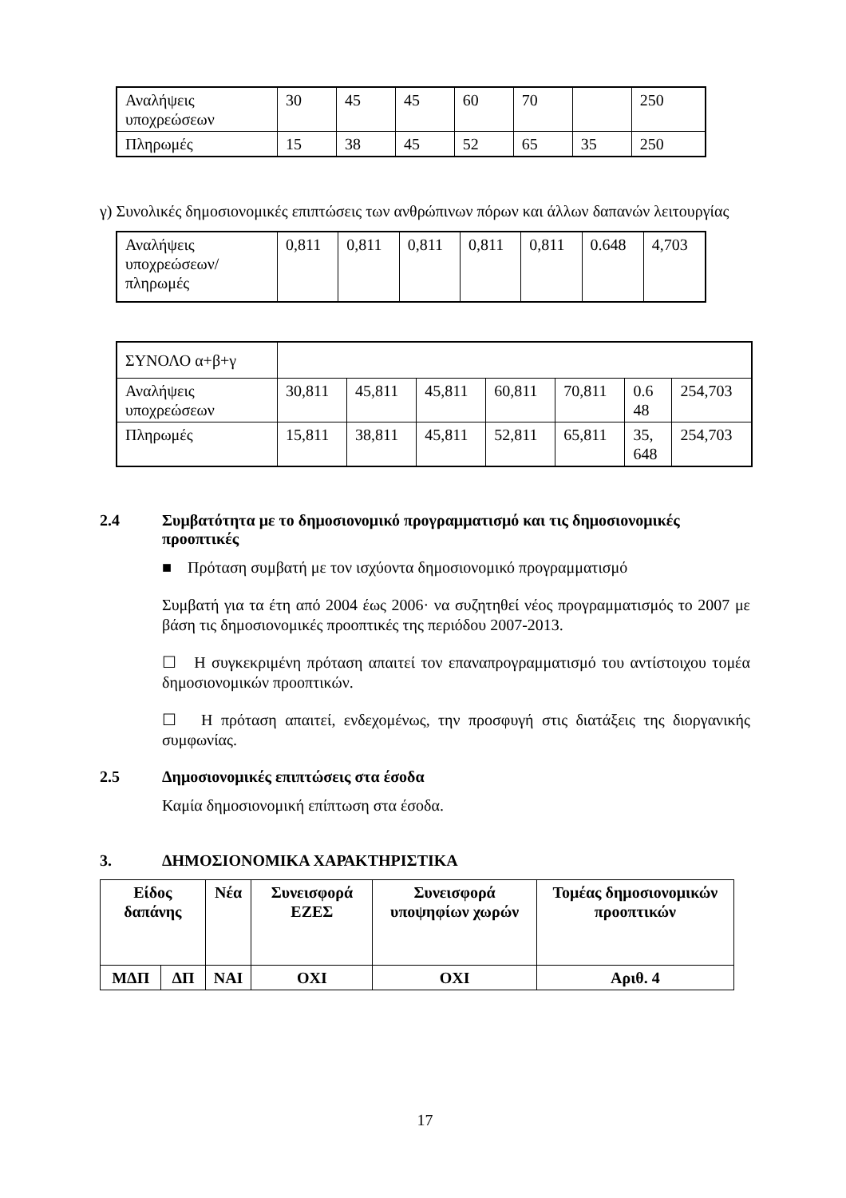| Αναλήψεις υποχρεώσεων | 30 | 45 | 45 | 60 | 70 | | 250 |
| Πληρωμές | 15 | 38 | 45 | 52 | 65 | 35 | 250 |
γ) Συνολικές δημοσιονομικές επιπτώσεις των ανθρώπινων πόρων και άλλων δαπανών λειτουργίας
| Αναλήψεις υποχρεώσεων/πληρωμές | 0,811 | 0,811 | 0,811 | 0,811 | 0,811 | 0.648 | 4,703 |
| ΣΥΝΟΛΟ α+β+γ | | | | | | | |
| Αναλήψεις υποχρεώσεων | 30,811 | 45,811 | 45,811 | 60,811 | 70,811 | 0.6 48 | 254,703 |
| Πληρωμές | 15,811 | 38,811 | 45,811 | 52,811 | 65,811 | 35, 648 | 254,703 |
2.4 Συμβατότητα με το δημοσιονομικό προγραμματισμό και τις δημοσιονομικές προοπτικές
■ Πρόταση συμβατή με τον ισχύοντα δημοσιονομικό προγραμματισμό
Συμβατή για τα έτη από 2004 έως 2006· να συζητηθεί νέος προγραμματισμός το 2007 με βάση τις δημοσιονομικές προοπτικές της περιόδου 2007-2013.
☐ Η συγκεκριμένη πρόταση απαιτεί τον επαναπρογραμματισμό του αντίστοιχου τομέα δημοσιονομικών προοπτικών.
☐ Η πρόταση απαιτεί, ενδεχομένως, την προσφυγή στις διατάξεις της διοργανικής συμφωνίας.
2.5 Δημοσιονομικές επιπτώσεις στα έσοδα
Καμία δημοσιονομική επίπτωση στα έσοδα.
3. ΔΗΜΟΣΙΟΝΟΜΙΚΑ ΧΑΡΑΚΤΗΡΙΣΤΙΚΑ
| Είδος δαπάνης | | Νέα | Συνεισφορά ΕΖΕΣ | Συνεισφορά υποψηφίων χωρών | Τομέας δημοσιονομικών προοπτικών |
| --- | --- | --- | --- | --- | --- |
| ΜΔΠ | ΔΠ | ΝΑΙ | ΟΧΙ | ΟΧΙ | Αριθ. 4 |
17